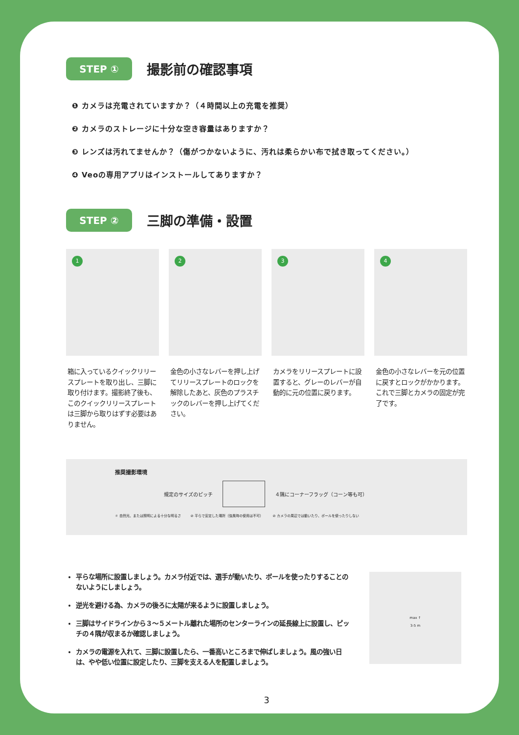STEP ①
撮影前の確認事項
❶ カメラは充電されていますか？（４時間以上の充電を推奨）
❷ カメラのストレージに十分な空き容量はありますか？
❸ レンズは汚れてませんか？（傷がつかないように、汚れは柔らかい布で拭き取ってください。）
❹ Veoの専用アプリはインストールしてありますか？
STEP ②
三脚の準備・設置
1
箱に入っているクイックリリースプレートを取り出し、三脚に取り付けます。撮影終了後も、このクイックリリースプレートは三脚から取りはずす必要はありません。
2
金色の小さなレバーを押し上げてリリースプレートのロックを解除したあと、灰色のプラスチックのレバーを押し上げてください。
3
カメラをリリースプレートに設置すると、グレーのレバーが自動的に元の位置に戻ります。
4
金色の小さなレバーを元の位置に戻すとロックがかかります。これで三脚とカメラの固定が完了です。
推奨撮影環境
規定のサイズのピッチ
４隅にコーナーフラッグ（コーン等も可）
☼ 自然光、または照明による十分な明るさ ⊘ 平らで安定した場所（強風時の使用は不可） ⊘ カメラの周辺では動いたり、ボールを使ったりしない
平らな場所に設置しましょう。カメラ付近では、選手が動いたり、ボールを使ったりすることのないようにしましょう。
逆光を避ける為、カメラの後ろに太陽が来るように設置しましょう。
三脚はサイドラインから３〜５メートル離れた場所のセンターラインの延長線上に設置し、ピッチの４隅が収まるか確認しましょう。
カメラの電源を入れて、三脚に設置したら、一番高いところまで伸ばしましょう。風の強い日は、やや低い位置に設定したり、三脚を支える人を配置しましょう。
max ↑
3-5 m
3